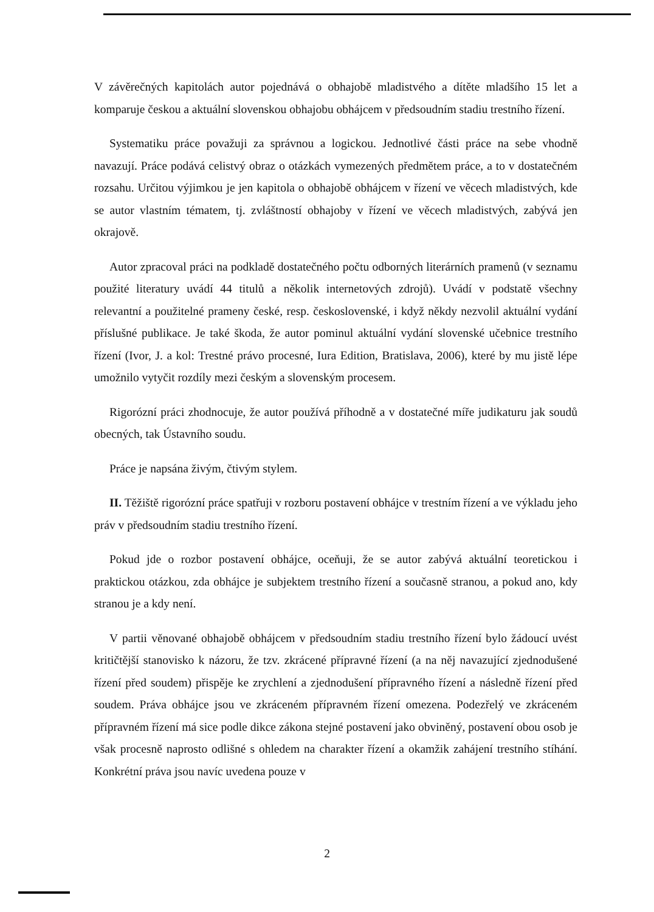V závěrečných kapitolách autor pojednává o obhajobě mladistvého a dítěte mladšího 15 let a komparuje českou a aktuální slovenskou obhajobu obhájcem v předsoudním stadiu trestního řízení.
Systematiku práce považuji za správnou a logickou. Jednotlivé části práce na sebe vhodně navazují. Práce podává celistvý obraz o otázkách vymezených předmětem práce, a to v dostatečném rozsahu. Určitou výjimkou je jen kapitola o obhajobě obhájcem v řízení ve věcech mladistvých, kde se autor vlastním tématem, tj. zvláštností obhajoby v řízení ve věcech mladistvých, zabývá jen okrajově.
Autor zpracoval práci na podkladě dostatečného počtu odborných literárních pramenů (v seznamu použité literatury uvádí 44 titulů a několik internetových zdrojů). Uvádí v podstatě všechny relevantní a použitelné prameny české, resp. československé, i když někdy nezvolil aktuální vydání příslušné publikace. Je také škoda, že autor pominul aktuální vydání slovenské učebnice trestního řízení (Ivor, J. a kol: Trestné právo procesné, Iura Edition, Bratislava, 2006), které by mu jistě lépe umožnilo vytyčit rozdíly mezi českým a slovenským procesem.
Rigorózní práci zhodnocuje, že autor používá příhodně a v dostatečné míře judikaturu jak soudů obecných, tak Ústavního soudu.
Práce je napsána živým, čtivým stylem.
II. Těžiště rigorózní práce spatřuji v rozboru postavení obhájce v trestním řízení a ve výkladu jeho práv v předsoudním stadiu trestního řízení.
Pokud jde o rozbor postavení obhájce, oceňuji, že se autor zabývá aktuální teoretickou i praktickou otázkou, zda obhájce je subjektem trestního řízení a současně stranou, a pokud ano, kdy stranou je a kdy není.
V partii věnované obhajobě obhájcem v předsoudním stadiu trestního řízení bylo žádoucí uvést kritičtější stanovisko k názoru, že tzv. zkrácené přípravné řízení (a na něj navazující zjednodušené řízení před soudem) přispěje ke zrychlení a zjednodušení přípravného řízení a následně řízení před soudem. Práva obhájce jsou ve zkráceném přípravném řízení omezena. Podezřelý ve zkráceném přípravném řízení má sice podle dikce zákona stejné postavení jako obviněný, postavení obou osob je však procesně naprosto odlišné s ohledem na charakter řízení a okamžik zahájení trestního stíhání. Konkrétní práva jsou navíc uvedena pouze v
2